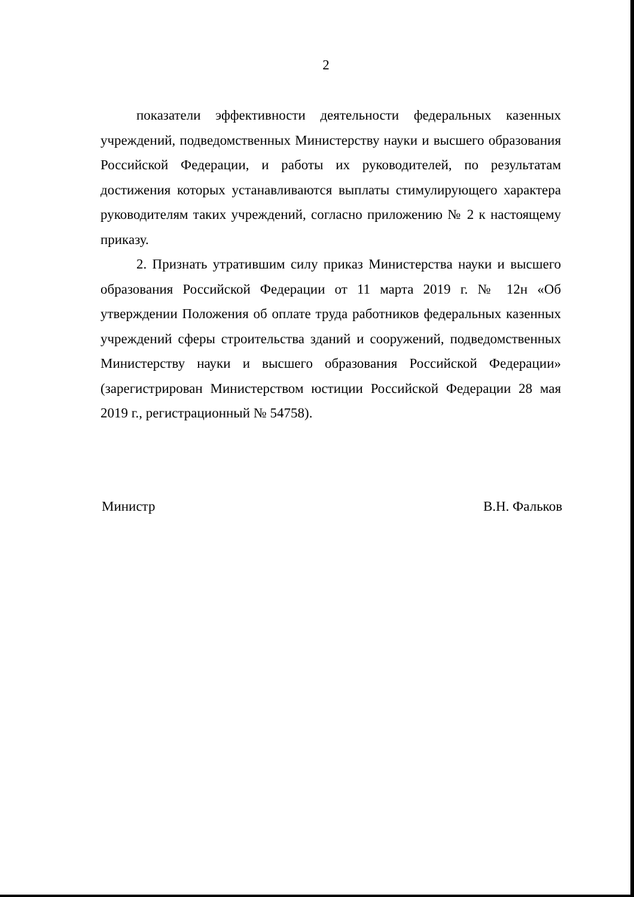2
показатели эффективности деятельности федеральных казенных учреждений, подведомственных Министерству науки и высшего образования Российской Федерации, и работы их руководителей, по результатам достижения которых устанавливаются выплаты стимулирующего характера руководителям таких учреждений, согласно приложению № 2 к настоящему приказу.
2. Признать утратившим силу приказ Министерства науки и высшего образования Российской Федерации от 11 марта 2019 г. № 12н «Об утверждении Положения об оплате труда работников федеральных казенных учреждений сферы строительства зданий и сооружений, подведомственных Министерству науки и высшего образования Российской Федерации» (зарегистрирован Министерством юстиции Российской Федерации 28 мая 2019 г., регистрационный № 54758).
Министр В.Н. Фальков